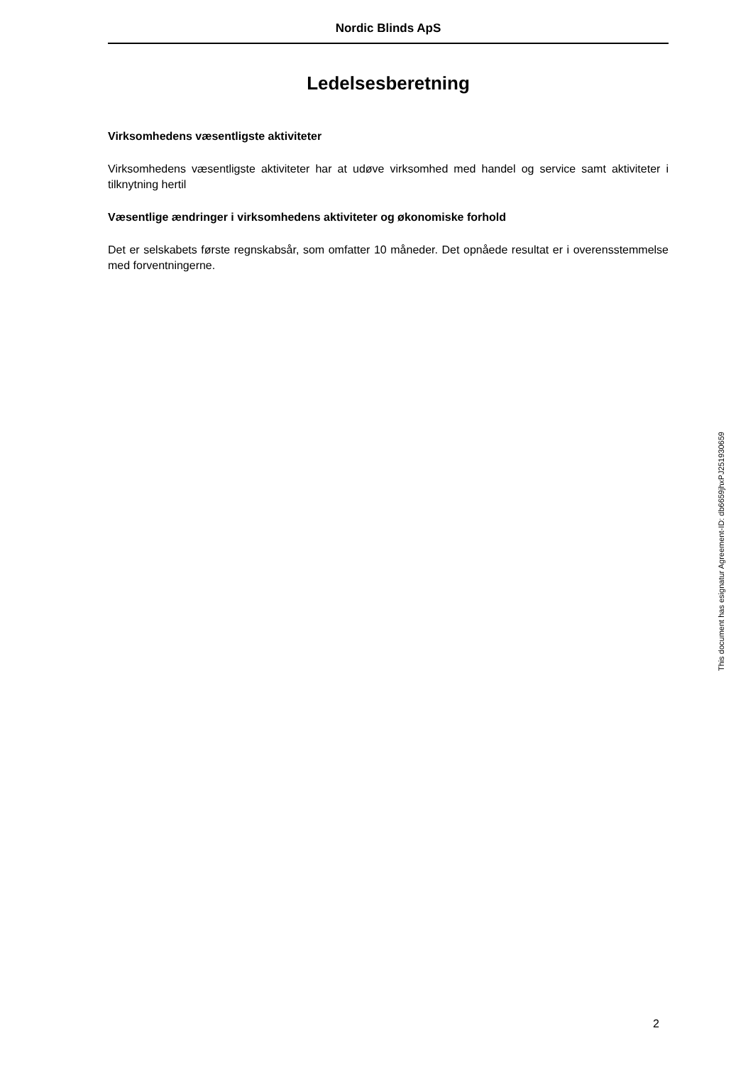Nordic Blinds ApS
Ledelsesberetning
Virksomhedens væsentligste aktiviteter
Virksomhedens væsentligste aktiviteter har at udøve virksomhed med handel og service samt aktiviteter i tilknytning hertil
Væsentlige ændringer i virksomhedens aktiviteter og økonomiske forhold
Det er selskabets første regnskabsår, som omfatter 10 måneder. Det opnåede resultat er i overensstemmelse med forventningerne.
This document has esignatur Agreement-ID: db6659jhxPJ251930659
2